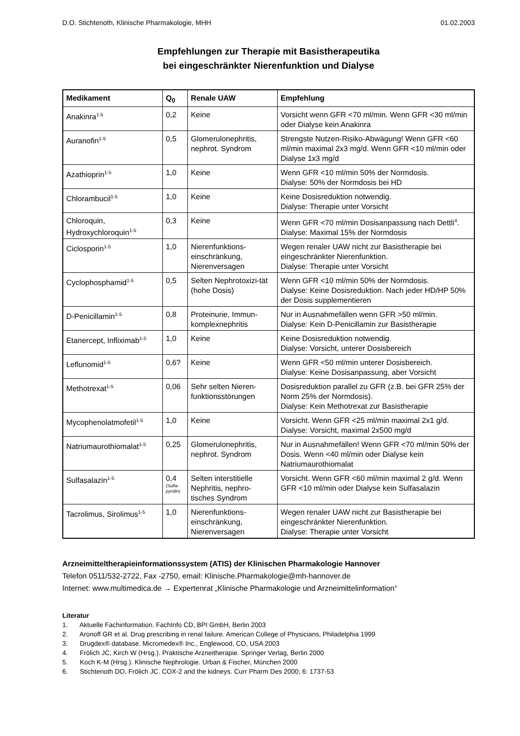D.O. Stichtenoth, Klinische Pharmakologie, MHH 01.02.2003
Empfehlungen zur Therapie mit Basistherapeutika
bei eingeschränkter Nierenfunktion und Dialyse
| Medikament | Q<sub>0</sub> | Renale UAW | Empfehlung |
| --- | --- | --- | --- |
| Anakinra<sup>1-5</sup> | 0,2 | Keine | Vorsicht wenn GFR <70 ml/min. Wenn GFR <30 ml/min oder Dialyse kein Anakinra |
| Auranofin<sup>1-5</sup> | 0,5 | Glomerulonephritis, nephrot. Syndrom | Strengste Nutzen-Risiko-Abwägung! Wenn GFR <60 ml/min maximal 2x3 mg/d. Wenn GFR <10 ml/min oder Dialyse 1x3 mg/d |
| Azathioprin<sup>1-5</sup> | 1,0 | Keine | Wenn GFR <10 ml/min 50% der Normdosis. Dialyse: 50% der Normdosis bei HD |
| Chlorambucil<sup>1-5</sup> | 1,0 | Keine | Keine Dosisreduktion notwendig. Dialyse: Therapie unter Vorsicht |
| Chloroquin, Hydroxychloroquin<sup>1-5</sup> | 0,3 | Keine | Wenn GFR <70 ml/min Dosisanpassung nach Dettli<sup>4</sup>. Dialyse: Maximal 15% der Normdosis |
| Ciclosporin<sup>1-5</sup> | 1,0 | Nierenfunktions-einschränkung, Nierenversagen | Wegen renaler UAW nicht zur Basistherapie bei eingeschränkter Nierenfunktion. Dialyse: Therapie unter Vorsicht |
| Cyclophosphamid<sup>1-5</sup> | 0,5 | Selten Nephrotoxizi-tät (hohe Dosis) | Wenn GFR <10 ml/min 50% der Normdosis. Dialyse: Keine Dosisreduktion. Nach jeder HD/HP 50% der Dosis supplementieren |
| D-Penicillamin<sup>1-5</sup> | 0,8 | Proteinurie, Immun-komplexnephritis | Nur in Ausnahmefällen wenn GFR >50 ml/min. Dialyse: Kein D-Penicillamin zur Basistherapie |
| Etanercept, Infliximab<sup>1-5</sup> | 1,0 | Keine | Keine Dosisreduktion notwendig. Dialyse: Vorsicht, unterer Dosisbereich |
| Leflunomid<sup>1-5</sup> | 0,6? | Keine | Wenn GFR <50 ml/min unterer Dosisbereich. Dialyse: Keine Dosisanpassung, aber Vorsicht |
| Methotrexat<sup>1-5</sup> | 0,06 | Sehr selten Nieren-funktionsstörungen | Dosisreduktion parallel zu GFR (z.B. bei GFR 25% der Norm 25% der Normdosis). Dialyse: Kein Methotrexat zur Basistherapie |
| Mycophenolatmofetil<sup>1-5</sup> | 1,0 | Keine | Vorsicht. Wenn GFR <25 ml/min maximal 2x1 g/d. Dialyse: Vorsicht, maximal 2x500 mg/d |
| Natriumaurothiomalat<sup>1-5</sup> | 0,25 | Glomerulonephritis, nephrot. Syndrom | Nur in Ausnahmefällen! Wenn GFR <70 ml/min 50% der Dosis. Wenn <40 ml/min oder Dialyse kein Natriumaurothiomalat |
| Sulfasalazin<sup>1-5</sup> | 0,4 (Sulfa-pyridin) | Selten interstitielle Nephritis, nephro-tisches Syndrom | Vorsicht. Wenn GFR <60 ml/min maximal 2 g/d. Wenn GFR <10 ml/min oder Dialyse kein Sulfasalazin |
| Tacrolimus, Sirolimus<sup>1-5</sup> | 1,0 | Nierenfunktions-einschränkung, Nierenversagen | Wegen renaler UAW nicht zur Basistherapie bei eingeschränkter Nierenfunktion. Dialyse: Therapie unter Vorsicht |
Arzneimitteltherapieinformationssystem (ATIS) der Klinischen Pharmakologie Hannover
Telefon 0511/532-2722, Fax -2750, email: Klinische.Pharmakologie@mh-hannover.de
Internet: www.multimedica.de → Expertenrat „Klinische Pharmakologie und Arzneimittelinformation“
Literatur
1. Aktuelle Fachinformation. FachInfo CD, BPI GmbH, Berlin 2003
2. Aronoff GR et al. Drug prescribing in renal failure. American College of Physicians, Philadelphia 1999
3. Drugdex® database. Micromedex® Inc., Englewood, CO, USA 2003
4. Frölich JC, Kirch W (Hrsg.). Praktische Arzneitherapie. Springer Verlag, Berlin 2000
5. Koch K-M (Hrsg.). Klinische Nephrologie. Urban & Fischer, München 2000
6. Stichtenoth DO, Frölich JC. COX-2 and the kidneys. Curr Pharm Des 2000; 6: 1737-53